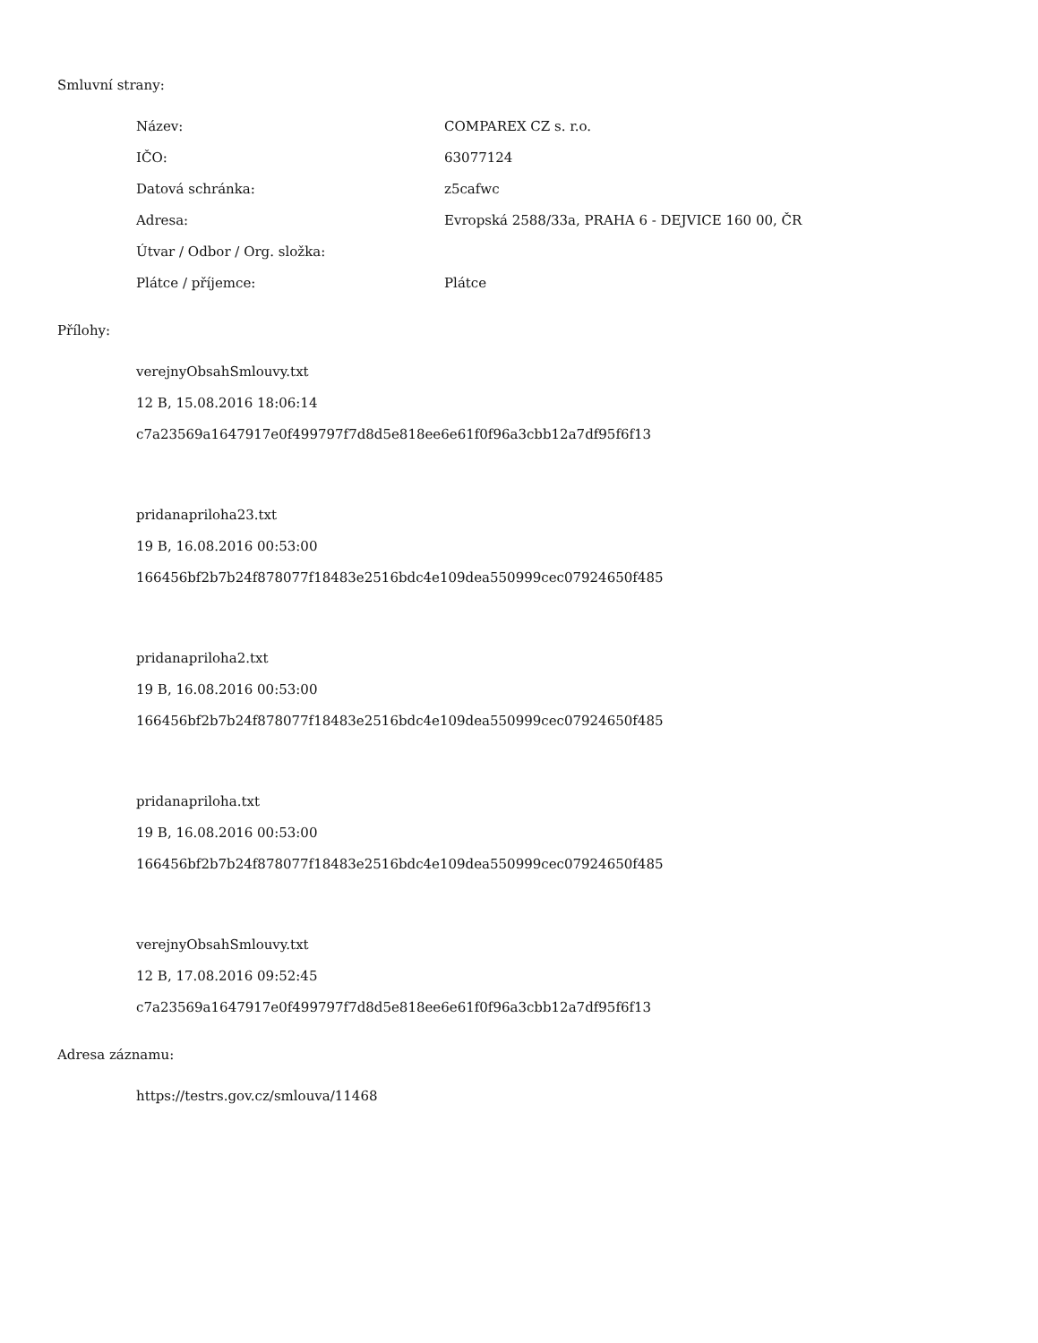Smluvní strany:
| Název: | COMPAREX CZ s. r.o. |
| IČO: | 63077124 |
| Datová schránka: | z5cafwc |
| Adresa: | Evropská 2588/33a, PRAHA 6 - DEJVICE 160 00, ČR |
| Útvar / Odbor / Org. složka: | |
| Plátce / příjemce: | Plátce |
Přílohy:
verejnyObsahSmlouvy.txt
12 B, 15.08.2016 18:06:14
c7a23569a1647917e0f499797f7d8d5e818ee6e61f0f96a3cbb12a7df95f6f13
pridanapriloha23.txt
19 B, 16.08.2016 00:53:00
166456bf2b7b24f878077f18483e2516bdc4e109dea550999cec07924650f485
pridanapriloha2.txt
19 B, 16.08.2016 00:53:00
166456bf2b7b24f878077f18483e2516bdc4e109dea550999cec07924650f485
pridanapriloha.txt
19 B, 16.08.2016 00:53:00
166456bf2b7b24f878077f18483e2516bdc4e109dea550999cec07924650f485
verejnyObsahSmlouvy.txt
12 B, 17.08.2016 09:52:45
c7a23569a1647917e0f499797f7d8d5e818ee6e61f0f96a3cbb12a7df95f6f13
Adresa záznamu:
https://testrs.gov.cz/smlouva/11468